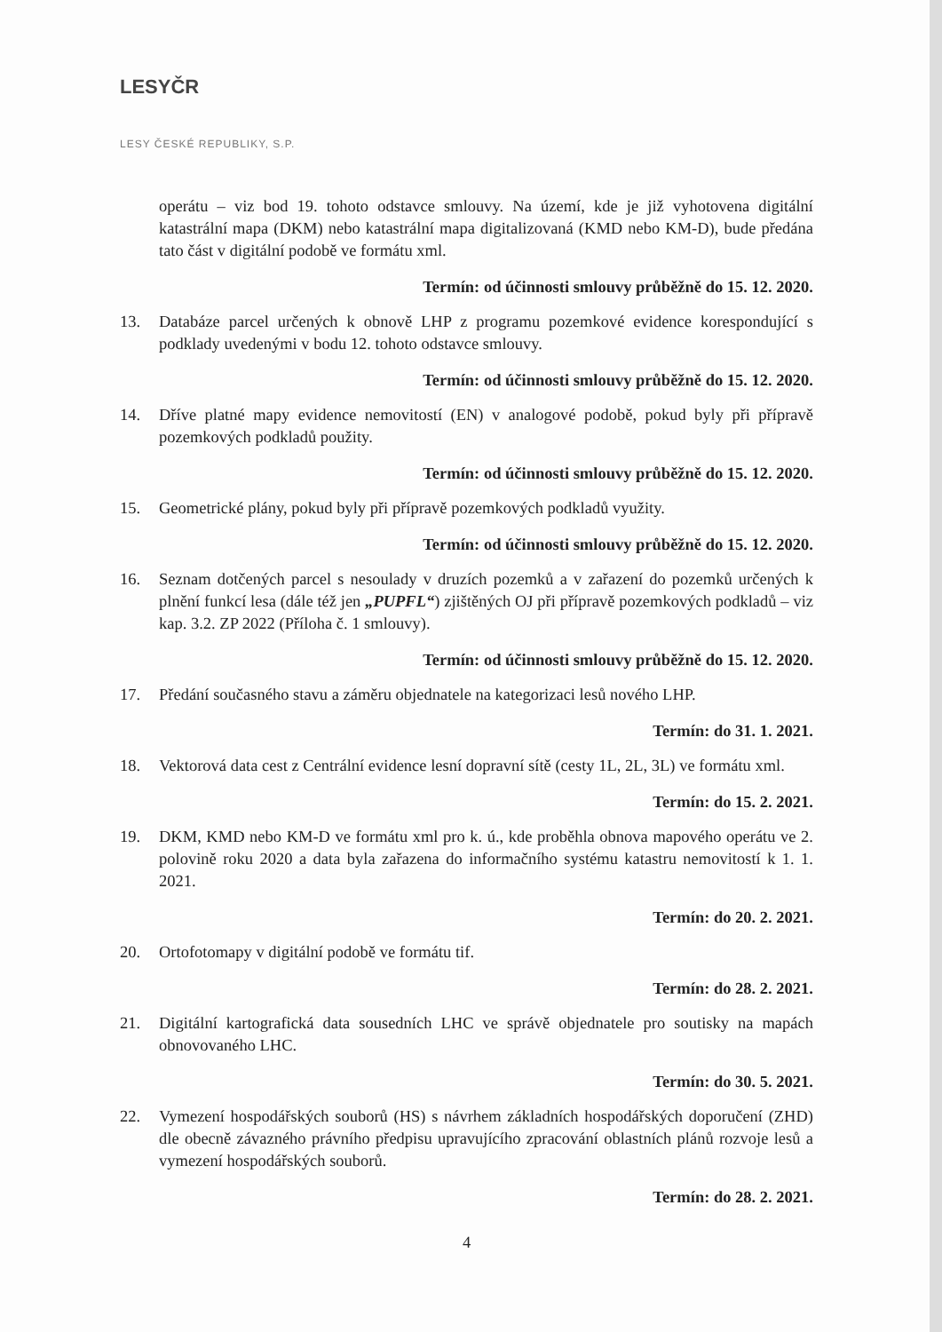LESYČR
LESY ČESKÉ REPUBLIKY, S.P.
operátu – viz bod 19. tohoto odstavce smlouvy. Na území, kde je již vyhotovena digitální katastrální mapa (DKM) nebo katastrální mapa digitalizovaná (KMD nebo KM-D), bude předána tato část v digitální podobě ve formátu xml.
Termín: od účinnosti smlouvy průběžně do 15. 12. 2020.
13. Databáze parcel určených k obnově LHP z programu pozemkové evidence korespondující s podklady uvedenými v bodu 12. tohoto odstavce smlouvy.
Termín: od účinnosti smlouvy průběžně do 15. 12. 2020.
14. Dříve platné mapy evidence nemovitostí (EN) v analogové podobě, pokud byly při přípravě pozemkových podkladů použity.
Termín: od účinnosti smlouvy průběžně do 15. 12. 2020.
15. Geometrické plány, pokud byly při přípravě pozemkových podkladů využity.
Termín: od účinnosti smlouvy průběžně do 15. 12. 2020.
16. Seznam dotčených parcel s nesoulady v druzích pozemků a v zařazení do pozemků určených k plnění funkcí lesa (dále též jen „PUPFL“) zjištěných OJ při přípravě pozemkových podkladů – viz kap. 3.2. ZP 2022 (Příloha č. 1 smlouvy).
Termín: od účinnosti smlouvy průběžně do 15. 12. 2020.
17. Předání současného stavu a záměru objednatele na kategorizaci lesů nového LHP.
Termín: do 31. 1. 2021.
18. Vektorová data cest z Centrální evidence lesní dopravní sítě (cesty 1L, 2L, 3L) ve formátu xml.
Termín: do 15. 2. 2021.
19. DKM, KMD nebo KM-D ve formátu xml pro k. ú., kde proběhla obnova mapového operátu ve 2. polovině roku 2020 a data byla zařazena do informačního systému katastru nemovitostí k 1. 1. 2021.
Termín: do 20. 2. 2021.
20. Ortofotomapy v digitální podobě ve formátu tif.
Termín: do 28. 2. 2021.
21. Digitální kartografická data sousedních LHC ve správě objednatele pro soutisky na mapách obnovovaného LHC.
Termín: do 30. 5. 2021.
22. Vymezení hospodářských souborů (HS) s návrhem základních hospodářských doporučení (ZHD) dle obecně závazného právního předpisu upravujícího zpracování oblastních plánů rozvoje lesů a vymezení hospodářských souborů.
Termín: do 28. 2. 2021.
4